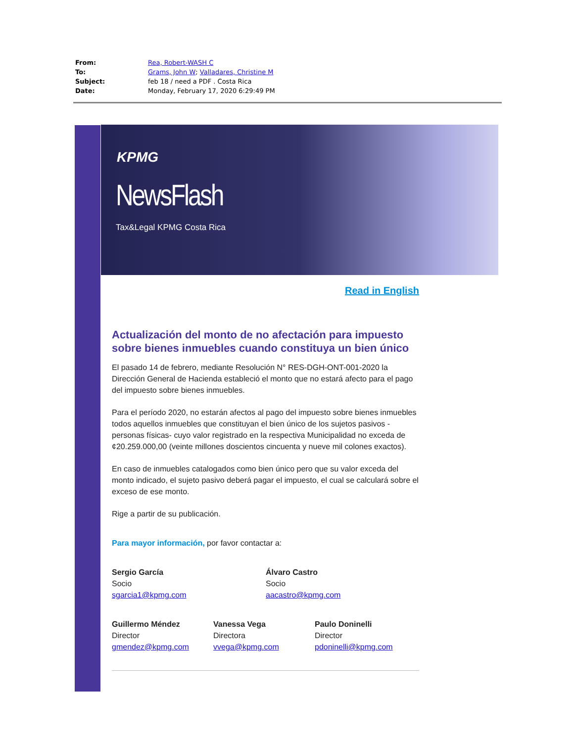| From: | Rea, Robert-WASH C |
| To: | Grams, John W ; Valladares, Christine M |
| Subject: | feb 18 / need a PDF . Costa Rica |
| Date: | Monday, February 17, 2020 6:29:49 PM |
KPMG
NewsFlash
Tax&Legal KPMG Costa Rica
Read in English
Actualización del monto de no afectación para impuesto sobre bienes inmuebles cuando constituya un bien único
El pasado 14 de febrero, mediante Resolución N° RES-DGH-ONT-001-2020 la Dirección General de Hacienda estableció el monto que no estará afecto para el pago del impuesto sobre bienes inmuebles.
Para el período 2020, no estarán afectos al pago del impuesto sobre bienes inmuebles todos aquellos inmuebles que constituyan el bien único de los sujetos pasivos -personas físicas- cuyo valor registrado en la respectiva Municipalidad no exceda de ¢20.259.000,00 (veinte millones doscientos cincuenta y nueve mil colones exactos).
En caso de inmuebles catalogados como bien único pero que su valor exceda del monto indicado, el sujeto pasivo deberá pagar el impuesto, el cual se calculará sobre el exceso de ese monto.
Rige a partir de su publicación.
Para mayor información, por favor contactar a:
Sergio García
Socio
sgarcia1@kpmg.com
Álvaro Castro
Socio
aacastro@kpmg.com
Guillermo Méndez
Director
gmendez@kpmg.com
Vanessa Vega
Directora
vvega@kpmg.com
Paulo Doninelli
Director
pdoninelli@kpmg.com